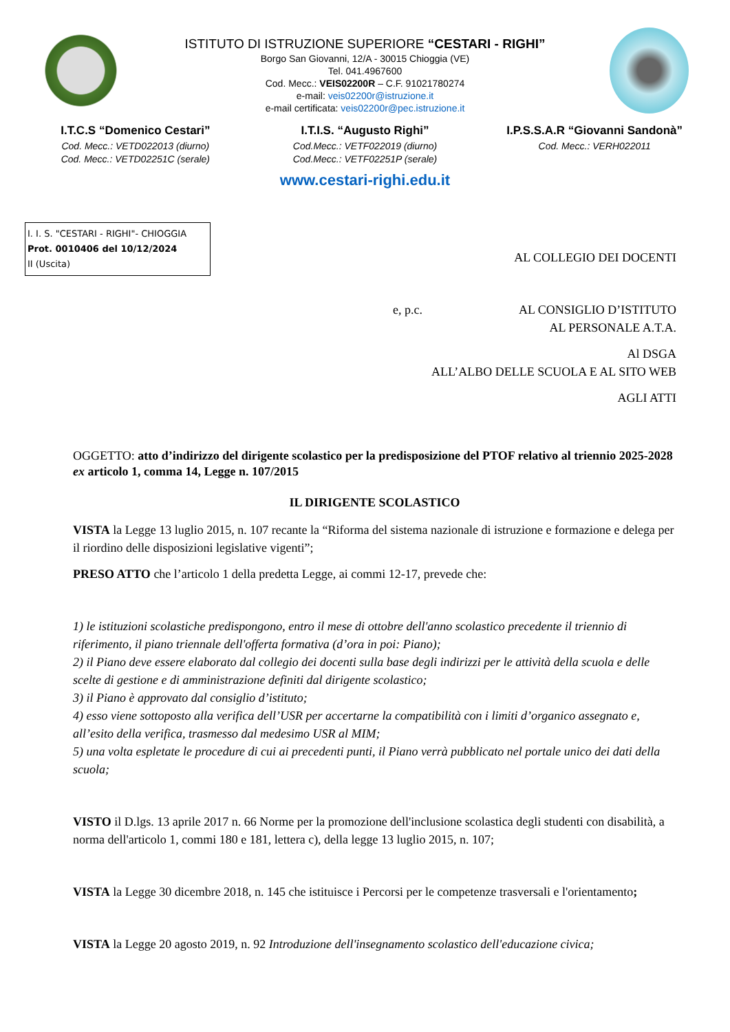ISTITUTO DI ISTRUZIONE SUPERIORE “CESTARI - RIGHI”
Borgo San Giovanni, 12/A - 30015 Chioggia (VE)
Tel. 041.4967600
Cod. Mecc.: VEIS02200R – C.F. 91021780274
e-mail: veis02200r@istruzione.it
e-mail certificata: veis02200r@pec.istruzione.it
I.T.C.S “Domenico Cestari”
Cod. Mecc.: VETD022013 (diurno)
Cod. Mecc.: VETD02251C (serale)
I.T.I.S. “Augusto Righi”
Cod.Mecc.: VETF022019 (diurno)
Cod.Mecc.: VETF02251P (serale)
I.P.S.S.A.R “Giovanni Sandonà”
Cod. Mecc.: VERH022011
www.cestari-righi.edu.it
I. I. S. "CESTARI - RIGHI"- CHIOGGIA
Prot. 0010406 del 10/12/2024
II (Uscita)
AL COLLEGIO DEI DOCENTI
e, p.c. AL CONSIGLIO D’ISTITUTO
AL PERSONALE A.T.A.
Al DSGA
ALL’ALBO DELLE SCUOLA E AL SITO WEB
AGLI ATTI
OGGETTO: atto d’indirizzo del dirigente scolastico per la predisposizione del PTOF relativo al triennio 2025-2028 ex articolo 1, comma 14, Legge n. 107/2015
IL DIRIGENTE SCOLASTICO
VISTA la Legge 13 luglio 2015, n. 107 recante la “Riforma del sistema nazionale di istruzione e formazione e delega per il riordino delle disposizioni legislative vigenti”;
PRESO ATTO che l’articolo 1 della predetta Legge, ai commi 12-17, prevede che:
1) le istituzioni scolastiche predispongono, entro il mese di ottobre dell'anno scolastico precedente il triennio di riferimento, il piano triennale dell'offerta formativa (d’ora in poi: Piano);
2) il Piano deve essere elaborato dal collegio dei docenti sulla base degli indirizzi per le attività della scuola e delle scelte di gestione e di amministrazione definiti dal dirigente scolastico;
3) il Piano è approvato dal consiglio d’istituto;
4) esso viene sottoposto alla verifica dell’USR per accertarne la compatibilità con i limiti d’organico assegnato e, all’esito della verifica, trasmesso dal medesimo USR al MIM;
5) una volta espletate le procedure di cui ai precedenti punti, il Piano verrà pubblicato nel portale unico dei dati della scuola;
VISTO il D.lgs. 13 aprile 2017 n. 66 Norme per la promozione dell'inclusione scolastica degli studenti con disabilità, a norma dell'articolo 1, commi 180 e 181, lettera c), della legge 13 luglio 2015, n. 107;
VISTA la Legge 30 dicembre 2018, n. 145 che istituisce i Percorsi per le competenze trasversali e l'orientamento;
VISTA la Legge 20 agosto 2019, n. 92 Introduzione dell'insegnamento scolastico dell'educazione civica;